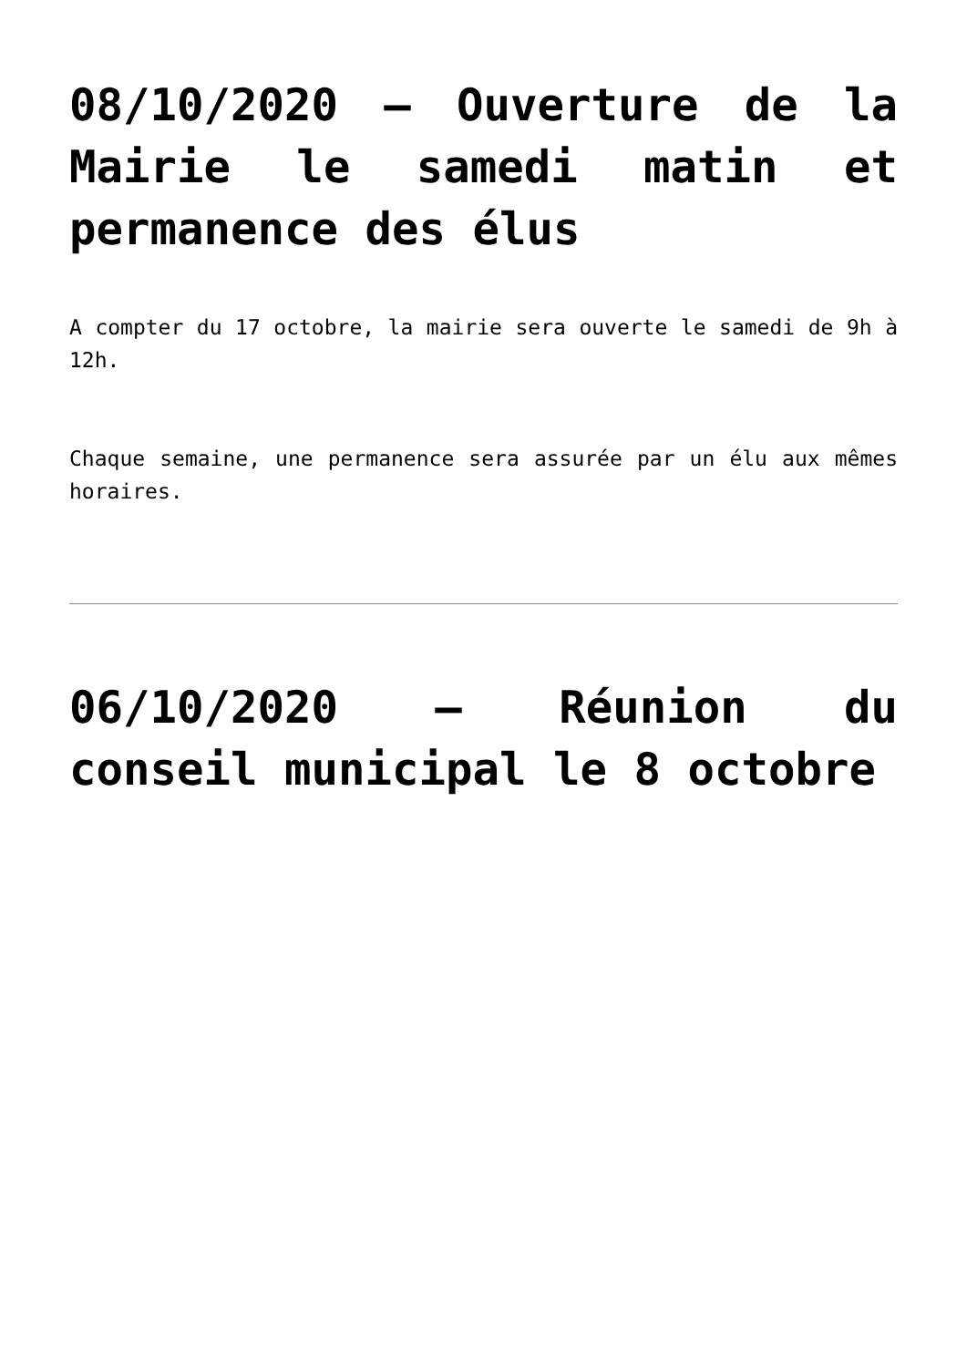08/10/2020 – Ouverture de la Mairie le samedi matin et permanence des élus
A compter du 17 octobre, la mairie sera ouverte le samedi de 9h à 12h.
Chaque semaine, une permanence sera assurée par un élu aux mêmes horaires.
06/10/2020 – Réunion du conseil municipal le 8 octobre